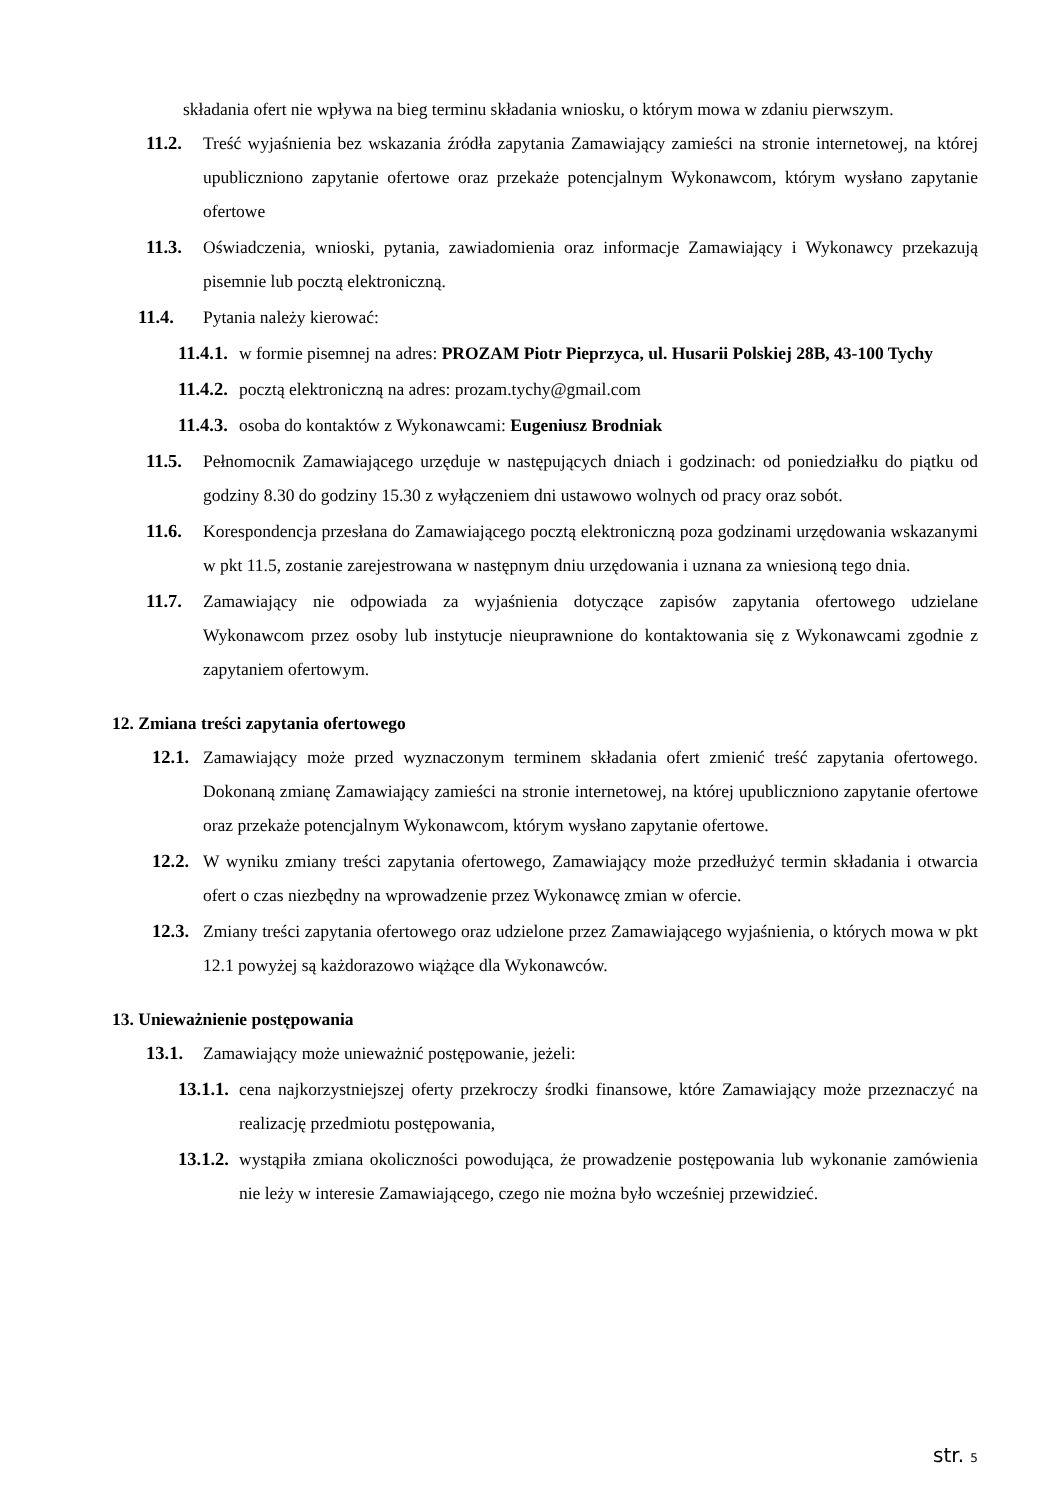składania ofert nie wpływa na bieg terminu składania wniosku, o którym mowa w zdaniu pierwszym.
11.2. Treść wyjaśnienia bez wskazania źródła zapytania Zamawiający zamieści na stronie internetowej, na której upubliczniono zapytanie ofertowe oraz przekaże potencjalnym Wykonawcom, którym wysłano zapytanie ofertowe
11.3. Oświadczenia, wnioski, pytania, zawiadomienia oraz informacje Zamawiający i Wykonawcy przekazują pisemnie lub pocztą elektroniczną.
11.4. Pytania należy kierować:
11.4.1. w formie pisemnej na adres: PROZAM Piotr Pieprzyca, ul. Husarii Polskiej 28B, 43-100 Tychy
11.4.2. pocztą elektroniczną na adres: prozam.tychy@gmail.com
11.4.3. osoba do kontaktów z Wykonawcami: Eugeniusz Brodniak
11.5. Pełnomocnik Zamawiającego urzęduje w następujących dniach i godzinach: od poniedziałku do piątku od godziny 8.30 do godziny 15.30 z wyłączeniem dni ustawowo wolnych od pracy oraz sobót.
11.6. Korespondencja przesłana do Zamawiającego pocztą elektroniczną poza godzinami urzędowania wskazanymi w pkt 11.5, zostanie zarejestrowana w następnym dniu urzędowania i uznana za wniesioną tego dnia.
11.7. Zamawiający nie odpowiada za wyjaśnienia dotyczące zapisów zapytania ofertowego udzielane Wykonawcom przez osoby lub instytucje nieuprawnione do kontaktowania się z Wykonawcami zgodnie z zapytaniem ofertowym.
12. Zmiana treści zapytania ofertowego
12.1. Zamawiający może przed wyznaczonym terminem składania ofert zmienić treść zapytania ofertowego. Dokonaną zmianę Zamawiający zamieści na stronie internetowej, na której upubliczniono zapytanie ofertowe oraz przekaże potencjalnym Wykonawcom, którym wysłano zapytanie ofertowe.
12.2. W wyniku zmiany treści zapytania ofertowego, Zamawiający może przedłużyć termin składania i otwarcia ofert o czas niezbędny na wprowadzenie przez Wykonawcę zmian w ofercie.
12.3. Zmiany treści zapytania ofertowego oraz udzielone przez Zamawiającego wyjaśnienia, o których mowa w pkt 12.1 powyżej są każdorazowo wiążące dla Wykonawców.
13. Unieważnienie postępowania
13.1. Zamawiający może unieważnić postępowanie, jeżeli:
13.1.1. cena najkorzystniejszej oferty przekroczy środki finansowe, które Zamawiający może przeznaczyć na realizację przedmiotu postępowania,
13.1.2. wystąpiła zmiana okoliczności powodująca, że prowadzenie postępowania lub wykonanie zamówienia nie leży w interesie Zamawiającego, czego nie można było wcześniej przewidzieć.
str. 5